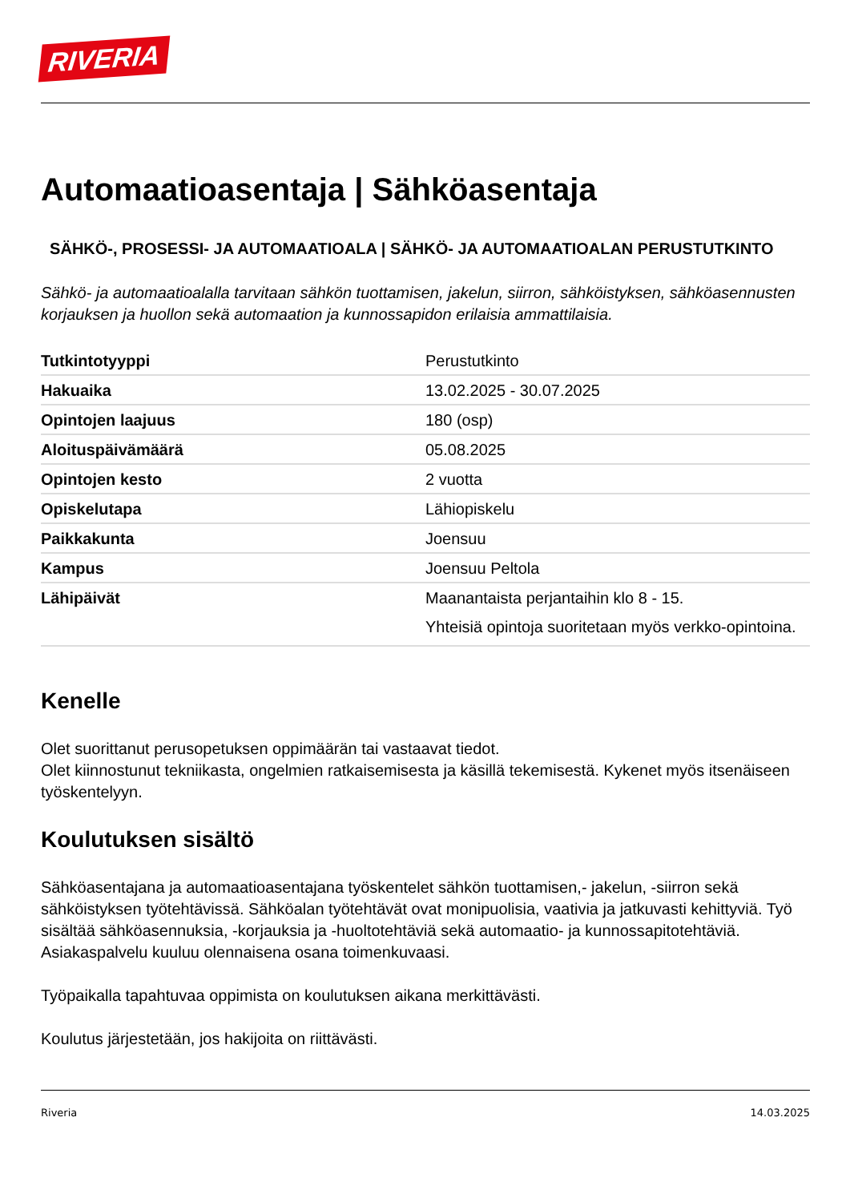RIVERIA
Automaatioasentaja | Sähköasentaja
SÄHKÖ-, PROSESSI- JA AUTOMAATIOALA | SÄHKÖ- JA AUTOMAATIOALAN PERUSTUTKINTO
Sähkö- ja automaatioalalla tarvitaan sähkön tuottamisen, jakelun, siirron, sähköistyksen, sähköasennusten korjauksen ja huollon sekä automaation ja kunnossapidon erilaisia ammattilaisia.
| Tutkintotyyppi | Perustutkinto |
| Hakuaika | 13.02.2025 - 30.07.2025 |
| Opintojen laajuus | 180 (osp) |
| Aloituspäivämäärä | 05.08.2025 |
| Opintojen kesto | 2 vuotta |
| Opiskelutapa | Lähiopiskelu |
| Paikkakunta | Joensuu |
| Kampus | Joensuu Peltola |
| Lähipäivät | Maanantaista perjantaihin klo 8 - 15. Yhteisiä opintoja suoritetaan myös verkko-opintoina. |
Kenelle
Olet suorittanut perusopetuksen oppimäärän tai vastaavat tiedot.
Olet kiinnostunut tekniikasta, ongelmien ratkaisemisesta ja käsillä tekemisestä. Kykenet myös itsenäiseen työskentelyyn.
Koulutuksen sisältö
Sähköasentajana ja automaatioasentajana työskentelet sähkön tuottamisen,- jakelun, -siirron sekä sähköistyksen työtehtävissä. Sähköalan työtehtävät ovat monipuolisia, vaativia ja jatkuvasti kehittyviä. Työ sisältää sähköasennuksia, -korjauksia ja -huoltotehtäviä sekä automaatio- ja kunnossapitotehtäviä.
Asiakaspalvelu kuuluu olennaisena osana toimenkuvaasi.
Työpaikalla tapahtuvaa oppimista on koulutuksen aikana merkittävästi.
Koulutus järjestetään, jos hakijoita on riittävästi.
Riveria 14.03.2025